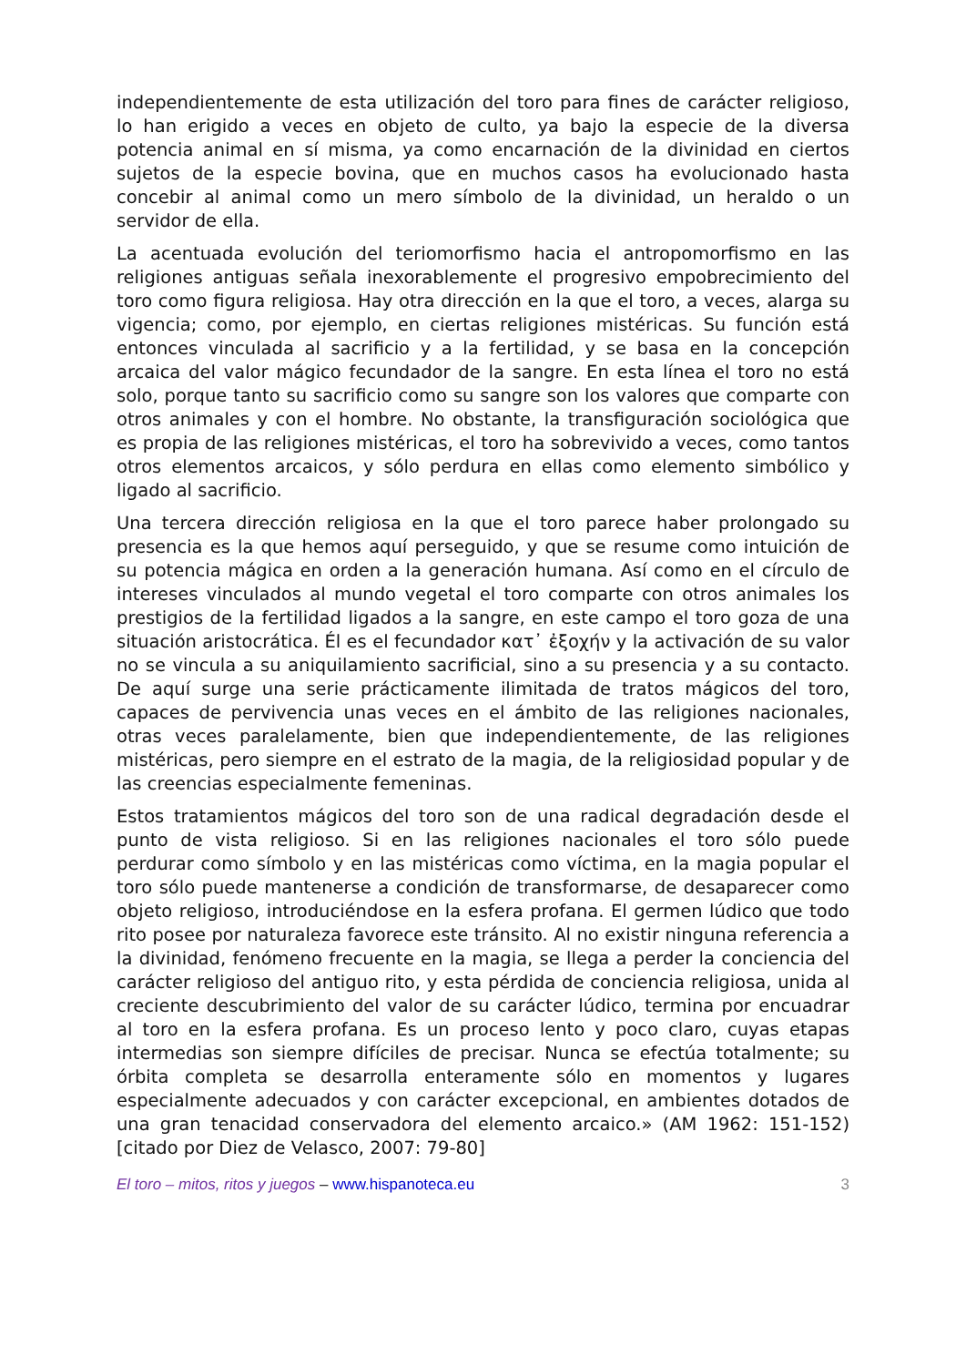independientemente de esta utilización del toro para fines de carácter religioso, lo han erigido a veces en objeto de culto, ya bajo la especie de la diversa potencia animal en sí misma, ya como encarnación de la divinidad en ciertos sujetos de la especie bovina, que en muchos casos ha evolucionado hasta concebir al animal como un mero símbolo de la divinidad, un heraldo o un servidor de ella.
La acentuada evolución del teriomorfismo hacia el antropomorfismo en las religiones antiguas señala inexorablemente el progresivo empobrecimiento del toro como figura religiosa. Hay otra dirección en la que el toro, a veces, alarga su vigencia; como, por ejemplo, en ciertas religiones mistéricas. Su función está entonces vinculada al sacrificio y a la fertilidad, y se basa en la concepción arcaica del valor mágico fecundador de la sangre. En esta línea el toro no está solo, porque tanto su sacrificio como su sangre son los valores que comparte con otros animales y con el hombre. No obstante, la transfiguración sociológica que es propia de las religiones mistéricas, el toro ha sobrevivido a veces, como tantos otros elementos arcaicos, y sólo perdura en ellas como elemento simbólico y ligado al sacrificio.
Una tercera dirección religiosa en la que el toro parece haber prolongado su presencia es la que hemos aquí perseguido, y que se resume como intuición de su potencia mágica en orden a la generación humana. Así como en el círculo de intereses vinculados al mundo vegetal el toro comparte con otros animales los prestigios de la fertilidad ligados a la sangre, en este campo el toro goza de una situación aristocrática. Él es el fecundador κατ᾽ ἐξοχήν y la activación de su valor no se vincula a su aniquilamiento sacrificial, sino a su presencia y a su contacto. De aquí surge una serie prácticamente ilimitada de tratos mágicos del toro, capaces de pervivencia unas veces en el ámbito de las religiones nacionales, otras veces paralelamente, bien que independientemente, de las religiones mistéricas, pero siempre en el estrato de la magia, de la religiosidad popular y de las creencias especialmente femeninas.
Estos tratamientos mágicos del toro son de una radical degradación desde el punto de vista religioso. Si en las religiones nacionales el toro sólo puede perdurar como símbolo y en las mistéricas como víctima, en la magia popular el toro sólo puede mantenerse a condición de transformarse, de desaparecer como objeto religioso, introduciéndose en la esfera profana. El germen lúdico que todo rito posee por naturaleza favorece este tránsito. Al no existir ninguna referencia a la divinidad, fenómeno frecuente en la magia, se llega a perder la conciencia del carácter religioso del antiguo rito, y esta pérdida de conciencia religiosa, unida al creciente descubrimiento del valor de su carácter lúdico, termina por encuadrar al toro en la esfera profana. Es un proceso lento y poco claro, cuyas etapas intermedias son siempre difíciles de precisar. Nunca se efectúa totalmente; su órbita completa se desarrolla enteramente sólo en momentos y lugares especialmente adecuados y con carácter excepcional, en ambientes dotados de una gran tenacidad conservadora del elemento arcaico.» (AM 1962: 151-152) [citado por Diez de Velasco, 2007: 79-80]
El toro – mitos, ritos y juegos – www.hispanoteca.eu 3